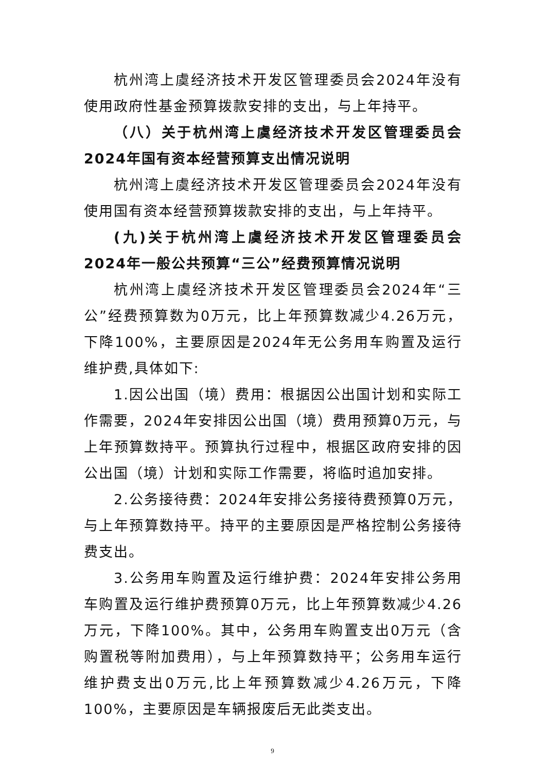杭州湾上虞经济技术开发区管理委员会2024年没有使用政府性基金预算拨款安排的支出，与上年持平。
（八）关于杭州湾上虞经济技术开发区管理委员会2024年国有资本经营预算支出情况说明
杭州湾上虞经济技术开发区管理委员会2024年没有使用国有资本经营预算拨款安排的支出，与上年持平。
(九)关于杭州湾上虞经济技术开发区管理委员会2024年一般公共预算“三公”经费预算情况说明
杭州湾上虞经济技术开发区管理委员会2024年“三公”经费预算数为0万元，比上年预算数减少4.26万元，下降100%，主要原因是2024年无公务用车购置及运行维护费,具体如下:
1.因公出国（境）费用：根据因公出国计划和实际工作需要，2024年安排因公出国（境）费用预算0万元，与上年预算数持平。预算执行过程中，根据区政府安排的因公出国（境）计划和实际工作需要，将临时追加安排。
2.公务接待费：2024年安排公务接待费预算0万元，与上年预算数持平。持平的主要原因是严格控制公务接待费支出。
3.公务用车购置及运行维护费：2024年安排公务用车购置及运行维护费预算0万元，比上年预算数减少4.26万元，下降100%。其中，公务用车购置支出0万元（含购置税等附加费用），与上年预算数持平；公务用车运行维护费支出0万元,比上年预算数减少4.26万元，下降100%，主要原因是车辆报废后无此类支出。
9